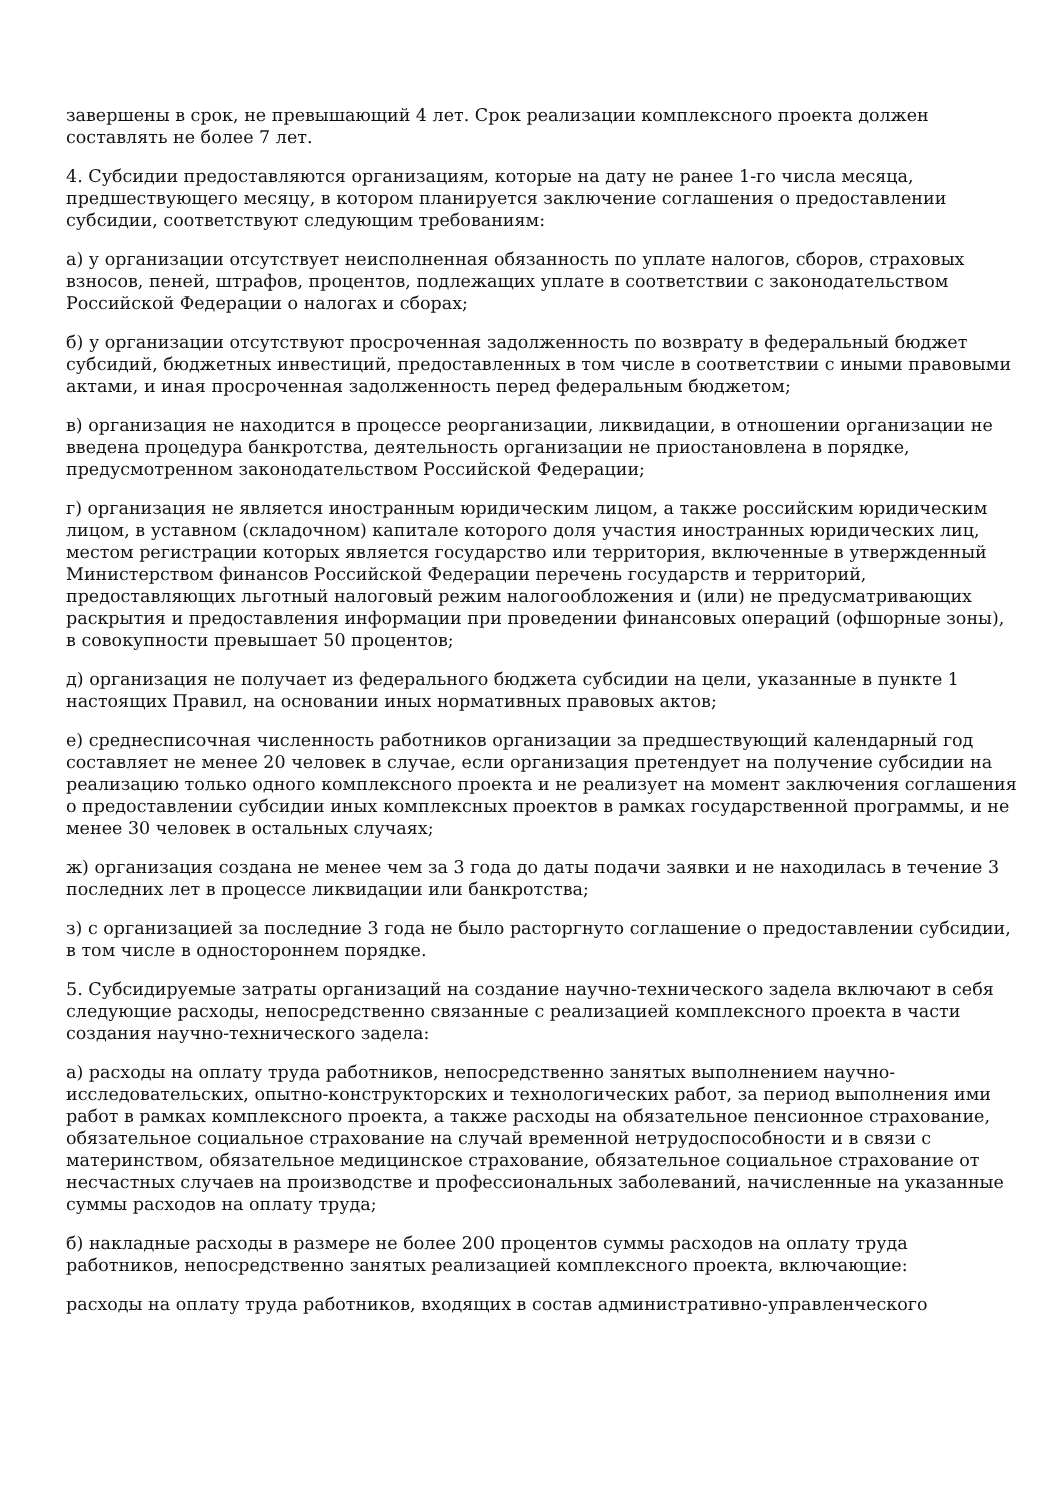завершены в срок, не превышающий 4 лет. Срок реализации комплексного проекта должен составлять не более 7 лет.
4. Субсидии предоставляются организациям, которые на дату не ранее 1-го числа месяца, предшествующего месяцу, в котором планируется заключение соглашения о предоставлении субсидии, соответствуют следующим требованиям:
а) у организации отсутствует неисполненная обязанность по уплате налогов, сборов, страховых взносов, пеней, штрафов, процентов, подлежащих уплате в соответствии с законодательством Российской Федерации о налогах и сборах;
б) у организации отсутствуют просроченная задолженность по возврату в федеральный бюджет субсидий, бюджетных инвестиций, предоставленных в том числе в соответствии с иными правовыми актами, и иная просроченная задолженность перед федеральным бюджетом;
в) организация не находится в процессе реорганизации, ликвидации, в отношении организации не введена процедура банкротства, деятельность организации не приостановлена в порядке, предусмотренном законодательством Российской Федерации;
г) организация не является иностранным юридическим лицом, а также российским юридическим лицом, в уставном (складочном) капитале которого доля участия иностранных юридических лиц, местом регистрации которых является государство или территория, включенные в утвержденный Министерством финансов Российской Федерации перечень государств и территорий, предоставляющих льготный налоговый режим налогообложения и (или) не предусматривающих раскрытия и предоставления информации при проведении финансовых операций (офшорные зоны), в совокупности превышает 50 процентов;
д) организация не получает из федерального бюджета субсидии на цели, указанные в пункте 1 настоящих Правил, на основании иных нормативных правовых актов;
е) среднесписочная численность работников организации за предшествующий календарный год составляет не менее 20 человек в случае, если организация претендует на получение субсидии на реализацию только одного комплексного проекта и не реализует на момент заключения соглашения о предоставлении субсидии иных комплексных проектов в рамках государственной программы, и не менее 30 человек в остальных случаях;
ж) организация создана не менее чем за 3 года до даты подачи заявки и не находилась в течение 3 последних лет в процессе ликвидации или банкротства;
з) с организацией за последние 3 года не было расторгнуто соглашение о предоставлении субсидии, в том числе в одностороннем порядке.
5. Субсидируемые затраты организаций на создание научно-технического задела включают в себя следующие расходы, непосредственно связанные с реализацией комплексного проекта в части создания научно-технического задела:
а) расходы на оплату труда работников, непосредственно занятых выполнением научно-исследовательских, опытно-конструкторских и технологических работ, за период выполнения ими работ в рамках комплексного проекта, а также расходы на обязательное пенсионное страхование, обязательное социальное страхование на случай временной нетрудоспособности и в связи с материнством, обязательное медицинское страхование, обязательное социальное страхование от несчастных случаев на производстве и профессиональных заболеваний, начисленные на указанные суммы расходов на оплату труда;
б) накладные расходы в размере не более 200 процентов суммы расходов на оплату труда работников, непосредственно занятых реализацией комплексного проекта, включающие:
расходы на оплату труда работников, входящих в состав административно-управленческого